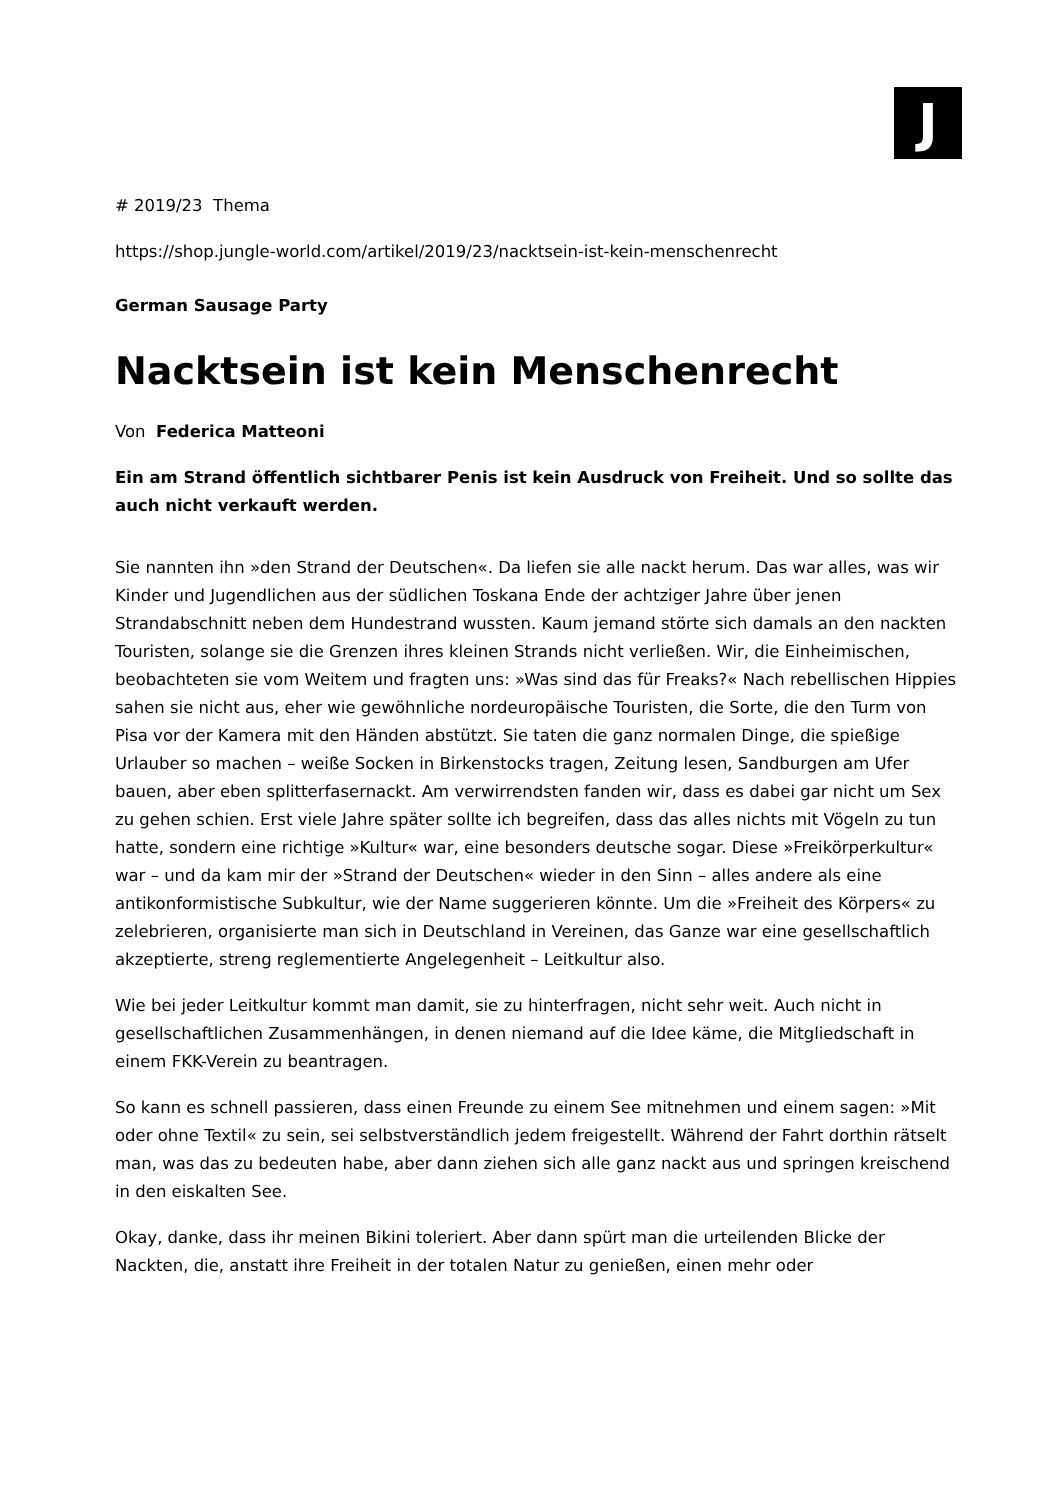J
# 2019/23 Thema
https://shop.jungle-world.com/artikel/2019/23/nacktsein-ist-kein-menschenrecht
German Sausage Party
Nacktsein ist kein Menschenrecht
Von Federica Matteoni
Ein am Strand öffentlich sichtbarer Penis ist kein Ausdruck von Freiheit. Und so sollte das auch nicht verkauft werden.
Sie nannten ihn »den Strand der Deutschen«. Da liefen sie alle nackt herum. Das war alles, was wir Kinder und Jugendlichen aus der südlichen Toskana Ende der achtziger Jahre über jenen Strandabschnitt neben dem Hundestrand wussten. Kaum jemand störte sich damals an den nackten Touristen, solange sie die Grenzen ihres kleinen Strands nicht verließen. Wir, die Einheimischen, beobachteten sie vom Weitem und fragten uns: »Was sind das für Freaks?« Nach rebellischen Hippies sahen sie nicht aus, eher wie gewöhnliche nordeuropäische Touristen, die Sorte, die den Turm von Pisa vor der Kamera mit den Händen abstützt. Sie taten die ganz normalen Dinge, die spießige Urlauber so machen – weiße Socken in Birkenstocks tragen, Zeitung lesen, Sandburgen am Ufer bauen, aber eben splitterfasernackt. Am verwirrendsten fanden wir, dass es dabei gar nicht um Sex zu gehen schien. Erst viele Jahre später sollte ich begreifen, dass das alles nichts mit Vögeln zu tun hatte, sondern eine richtige »Kultur« war, eine besonders deutsche sogar. Diese »Freikörperkultur« war – und da kam mir der »Strand der Deutschen« wieder in den Sinn – alles andere als eine antikonformistische Subkultur, wie der Name suggerieren könnte. Um die »Freiheit des Körpers« zu zelebrieren, organisierte man sich in Deutschland in Vereinen, das Ganze war eine gesellschaftlich akzeptierte, streng reglementierte Angelegenheit – Leitkultur also.
Wie bei jeder Leitkultur kommt man damit, sie zu hinterfragen, nicht sehr weit. Auch nicht in gesellschaftlichen Zusammenhängen, in denen niemand auf die Idee käme, die Mitgliedschaft in einem FKK-Verein zu beantragen.
So kann es schnell passieren, dass einen Freunde zu einem See mitnehmen und einem sagen: »Mit oder ohne Textil« zu sein, sei selbstverständlich jedem freigestellt. Während der Fahrt dorthin rätselt man, was das zu bedeuten habe, aber dann ziehen sich alle ganz nackt aus und springen kreischend in den eiskalten See.
Okay, danke, dass ihr meinen Bikini toleriert. Aber dann spürt man die urteilenden Blicke der Nackten, die, anstatt ihre Freiheit in der totalen Natur zu genießen, einen mehr oder